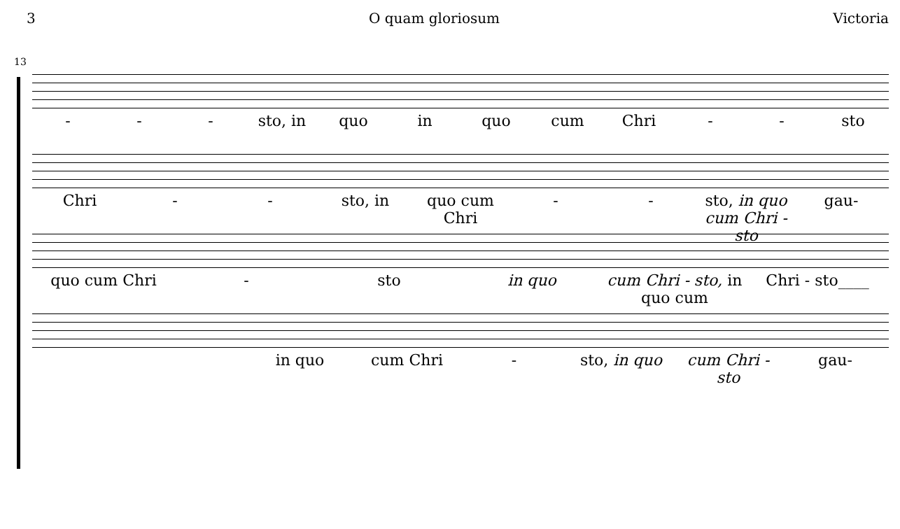3 O quam gloriosum Victoria
13
- - - sto, in quo in quo cum Chri - - sto
Chri - - sto, in quo cum Chri - - sto, in quo cum Chri - sto gau-
quo cum Chri - sto in quo cum Chri - sto, in quo cum Chri - sto____
in quo cum Chri - sto, in quo cum Chri - sto gau-